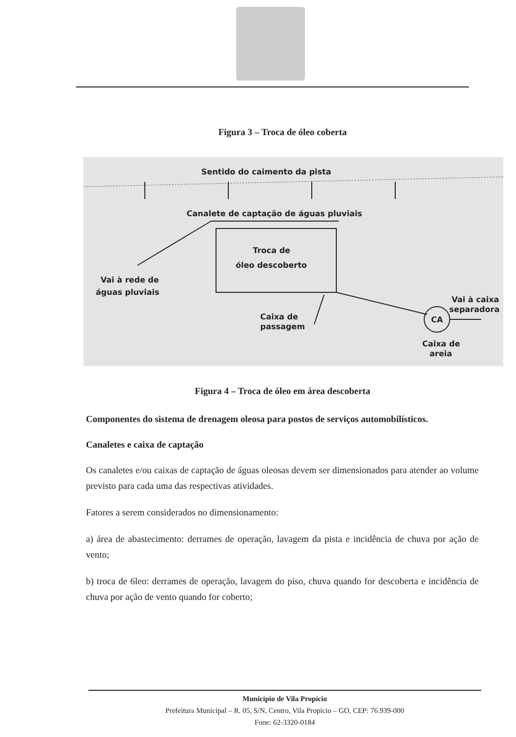Figura 3 – Troca de óleo coberta
Sentido do caimento da pista
Canalete de captação de águas pluviais
Troca de
óleo descoberto
Vai à rede de
águas pluviais
Caixa de
passagem
CA
Vai à caixa
separadora
Caixa de
areia
Figura 4 – Troca de óleo em área descoberta
Componentes do sistema de drenagem oleosa para postos de serviços automobilísticos.
Canaletes e caixa de captação
Os canaletes e/ou caixas de captação de águas oleosas devem ser dimensionados para atender ao volume previsto para cada uma das respectivas atividades.
Fatores a serem considerados no dimensionamento:
a) área de abastecimento: derrames de operação, lavagem da pista e incidência de chuva por ação de vento;
b) troca de 6leo: derrames de operação, lavagem do piso, chuva quando for descoberta e incidência de chuva por ação de vento quando for coberto;
Município de Vila Propício
Prefeitura Municipal – R. 05, S/N, Centro, Vila Propício – GO, CEP: 76.939-000
Fone: 62-3320-0184